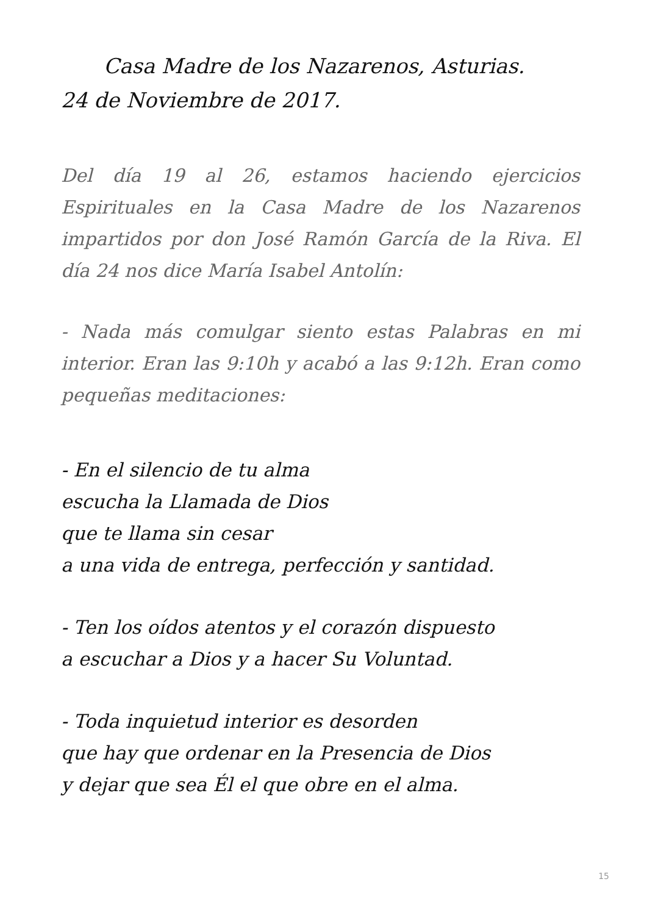Casa Madre de los Nazarenos, Asturias.
24 de Noviembre de 2017.
Del día 19 al 26, estamos haciendo ejercicios Espirituales en la Casa Madre de los Nazarenos impartidos por don José Ramón García de la Riva. El día 24 nos dice María Isabel Antolín:
- Nada más comulgar siento estas Palabras en mi interior. Eran las 9:10h y acabó a las 9:12h. Eran como pequeñas meditaciones:
- En el silencio de tu alma
escucha la Llamada de Dios
que te llama sin cesar
a una vida de entrega, perfección y santidad.
- Ten los oídos atentos y el corazón dispuesto
a escuchar a Dios y a hacer Su Voluntad.
- Toda inquietud interior es desorden
que hay que ordenar en la Presencia de Dios
y dejar que sea Él el que obre en el alma.
15